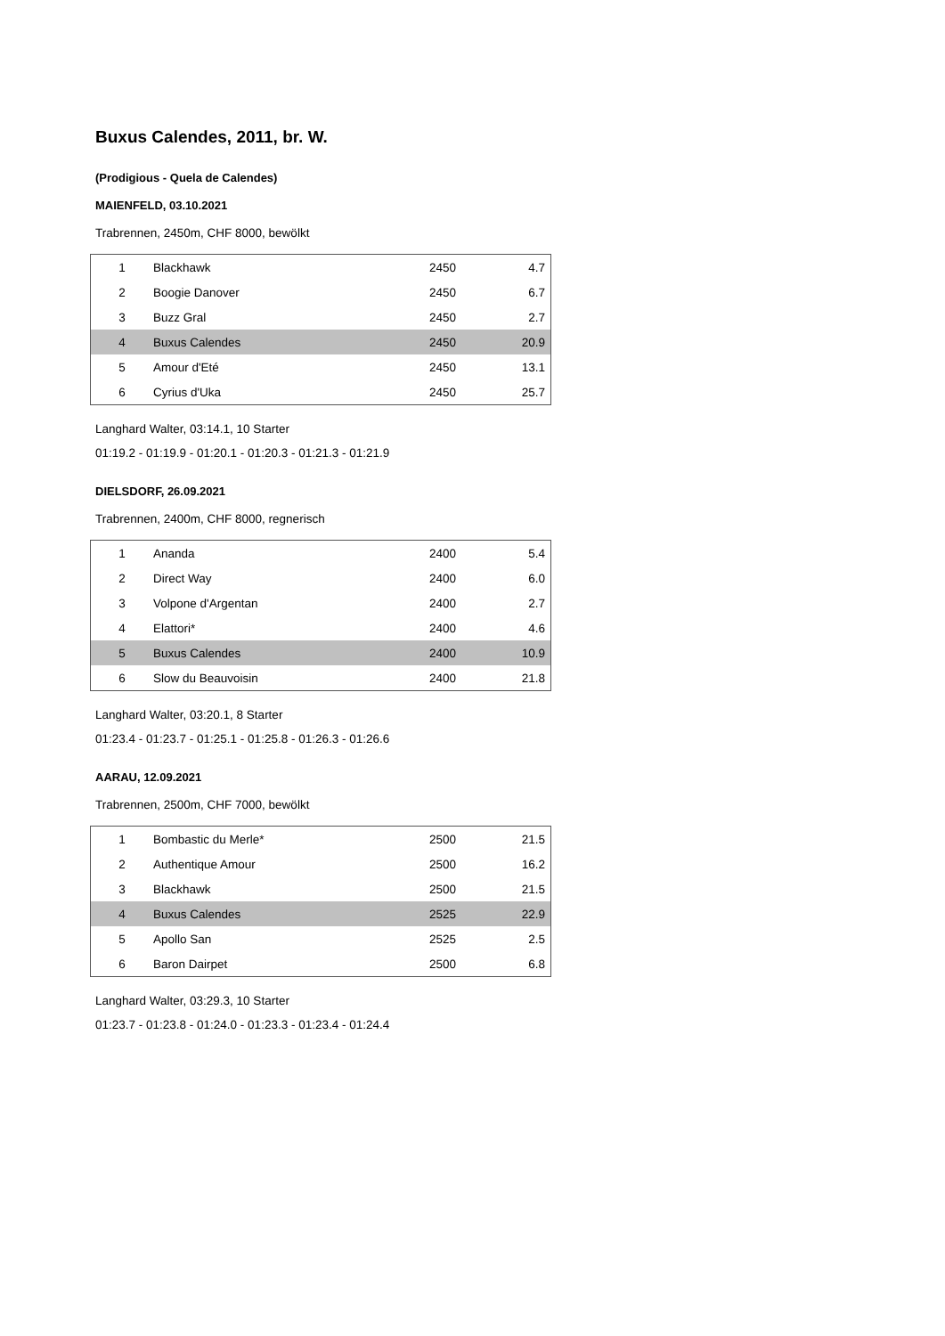Buxus Calendes, 2011, br. W.
(Prodigious - Quela de Calendes)
MAIENFELD, 03.10.2021
Trabrennen, 2450m, CHF 8000, bewölkt
| 1 | Blackhawk | 2450 | 4.7 |
| 2 | Boogie Danover | 2450 | 6.7 |
| 3 | Buzz Gral | 2450 | 2.7 |
| 4 | Buxus Calendes | 2450 | 20.9 |
| 5 | Amour d'Eté | 2450 | 13.1 |
| 6 | Cyrius d'Uka | 2450 | 25.7 |
Langhard Walter, 03:14.1, 10 Starter
01:19.2 - 01:19.9 - 01:20.1 - 01:20.3 - 01:21.3 - 01:21.9
DIELSDORF, 26.09.2021
Trabrennen, 2400m, CHF 8000, regnerisch
| 1 | Ananda | 2400 | 5.4 |
| 2 | Direct Way | 2400 | 6.0 |
| 3 | Volpone d'Argentan | 2400 | 2.7 |
| 4 | Elattori* | 2400 | 4.6 |
| 5 | Buxus Calendes | 2400 | 10.9 |
| 6 | Slow du Beauvoisin | 2400 | 21.8 |
Langhard Walter, 03:20.1, 8 Starter
01:23.4 - 01:23.7 - 01:25.1 - 01:25.8 - 01:26.3 - 01:26.6
AARAU, 12.09.2021
Trabrennen, 2500m, CHF 7000, bewölkt
| 1 | Bombastic du Merle* | 2500 | 21.5 |
| 2 | Authentique Amour | 2500 | 16.2 |
| 3 | Blackhawk | 2500 | 21.5 |
| 4 | Buxus Calendes | 2525 | 22.9 |
| 5 | Apollo San | 2525 | 2.5 |
| 6 | Baron Dairpet | 2500 | 6.8 |
Langhard Walter, 03:29.3, 10 Starter
01:23.7 - 01:23.8 - 01:24.0 - 01:23.3 - 01:23.4 - 01:24.4